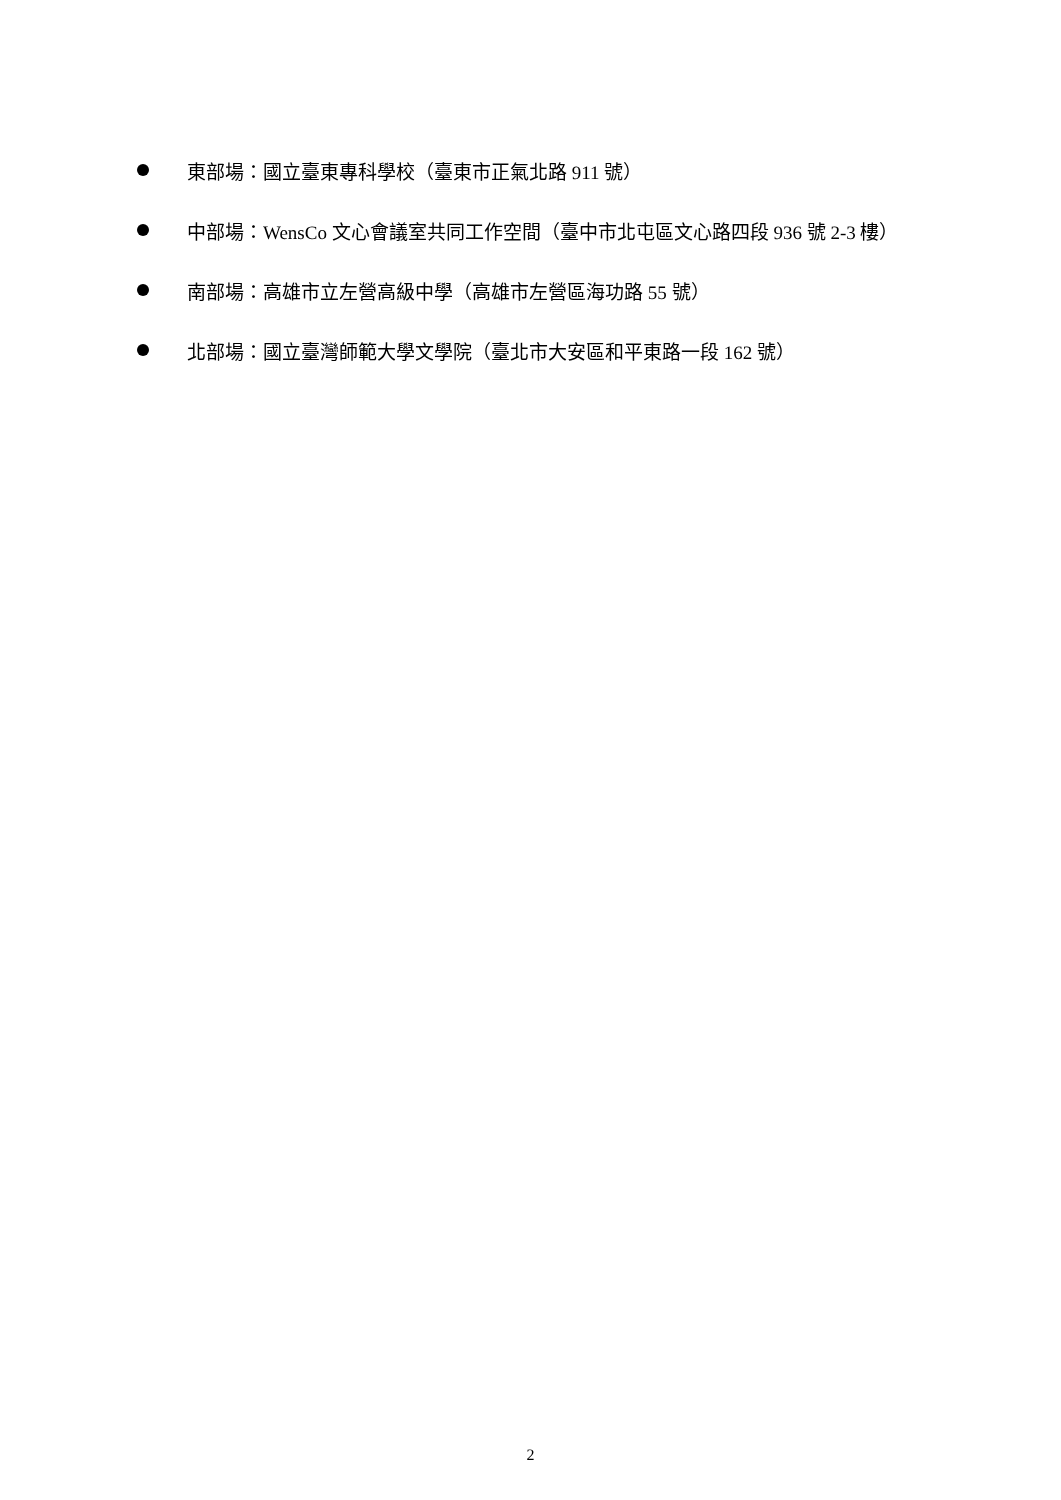東部場：國立臺東專科學校（臺東市正氣北路 911 號）
中部場：WensCo 文心會議室共同工作空間（臺中市北屯區文心路四段 936 號 2-3 樓）
南部場：高雄市立左營高級中學（高雄市左營區海功路 55 號）
北部場：國立臺灣師範大學文學院（臺北市大安區和平東路一段 162 號）
2